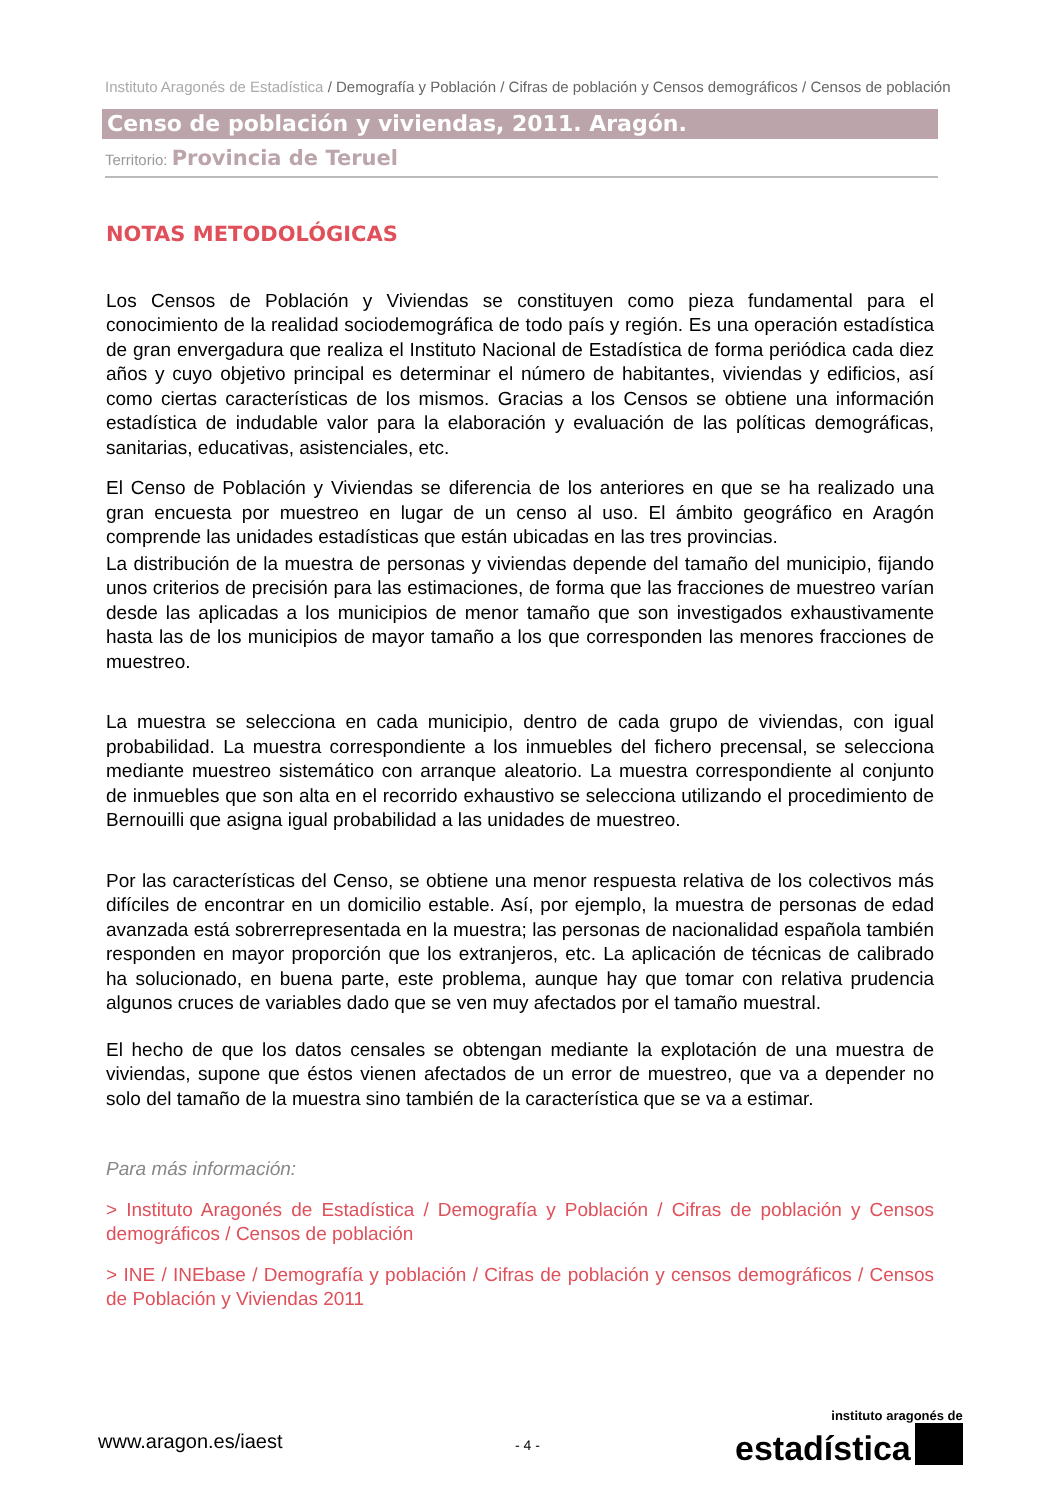Instituto Aragonés de Estadística / Demografía y Población / Cifras de población y Censos demográficos / Censos de población
Censo de población y viviendas, 2011. Aragón.
Territorio: Provincia de Teruel
NOTAS METODOLÓGICAS
Los Censos de Población y Viviendas se constituyen como pieza fundamental para el conocimiento de la realidad sociodemográfica de todo país y región. Es una operación estadística de gran envergadura que realiza el Instituto Nacional de Estadística de forma periódica cada diez años y cuyo objetivo principal es determinar el número de habitantes, viviendas y edificios, así como ciertas características de los mismos. Gracias a los Censos se obtiene una información estadística de indudable valor para la elaboración y evaluación de las políticas demográficas, sanitarias, educativas, asistenciales, etc.
El Censo de Población y Viviendas se diferencia de los anteriores en que se ha realizado una gran encuesta por muestreo en lugar de un censo al uso. El ámbito geográfico en Aragón comprende las unidades estadísticas que están ubicadas en las tres provincias.
La distribución de la muestra de personas y viviendas depende del tamaño del municipio, fijando unos criterios de precisión para las estimaciones, de forma que las fracciones de muestreo varían desde las aplicadas a los municipios de menor tamaño que son investigados exhaustivamente hasta las de los municipios de mayor tamaño a los que corresponden las menores fracciones de muestreo.
La muestra se selecciona en cada municipio, dentro de cada grupo de viviendas, con igual probabilidad. La muestra correspondiente a los inmuebles del fichero precensal, se selecciona mediante muestreo sistemático con arranque aleatorio. La muestra correspondiente al conjunto de inmuebles que son alta en el recorrido exhaustivo se selecciona utilizando el procedimiento de Bernouilli que asigna igual probabilidad a las unidades de muestreo.
Por las características del Censo, se obtiene una menor respuesta relativa de los colectivos más difíciles de encontrar en un domicilio estable. Así, por ejemplo, la muestra de personas de edad avanzada está sobrerrepresentada en la muestra; las personas de nacionalidad española también responden en mayor proporción que los extranjeros, etc. La aplicación de técnicas de calibrado ha solucionado, en buena parte, este problema, aunque hay que tomar con relativa prudencia algunos cruces de variables dado que se ven muy afectados por el tamaño muestral.
El hecho de que los datos censales se obtengan mediante la explotación de una muestra de viviendas, supone que éstos vienen afectados de un error de muestreo, que va a depender no solo del tamaño de la muestra sino también de la característica que se va a estimar.
Para más información:
> Instituto Aragonés de Estadística / Demografía y Población / Cifras de población y Censos demográficos / Censos de población
> INE / INEbase / Demografía y población / Cifras de población y censos demográficos / Censos de Población y Viviendas 2011
www.aragon.es/iaest - 4 -
instituto aragonés de
estadística